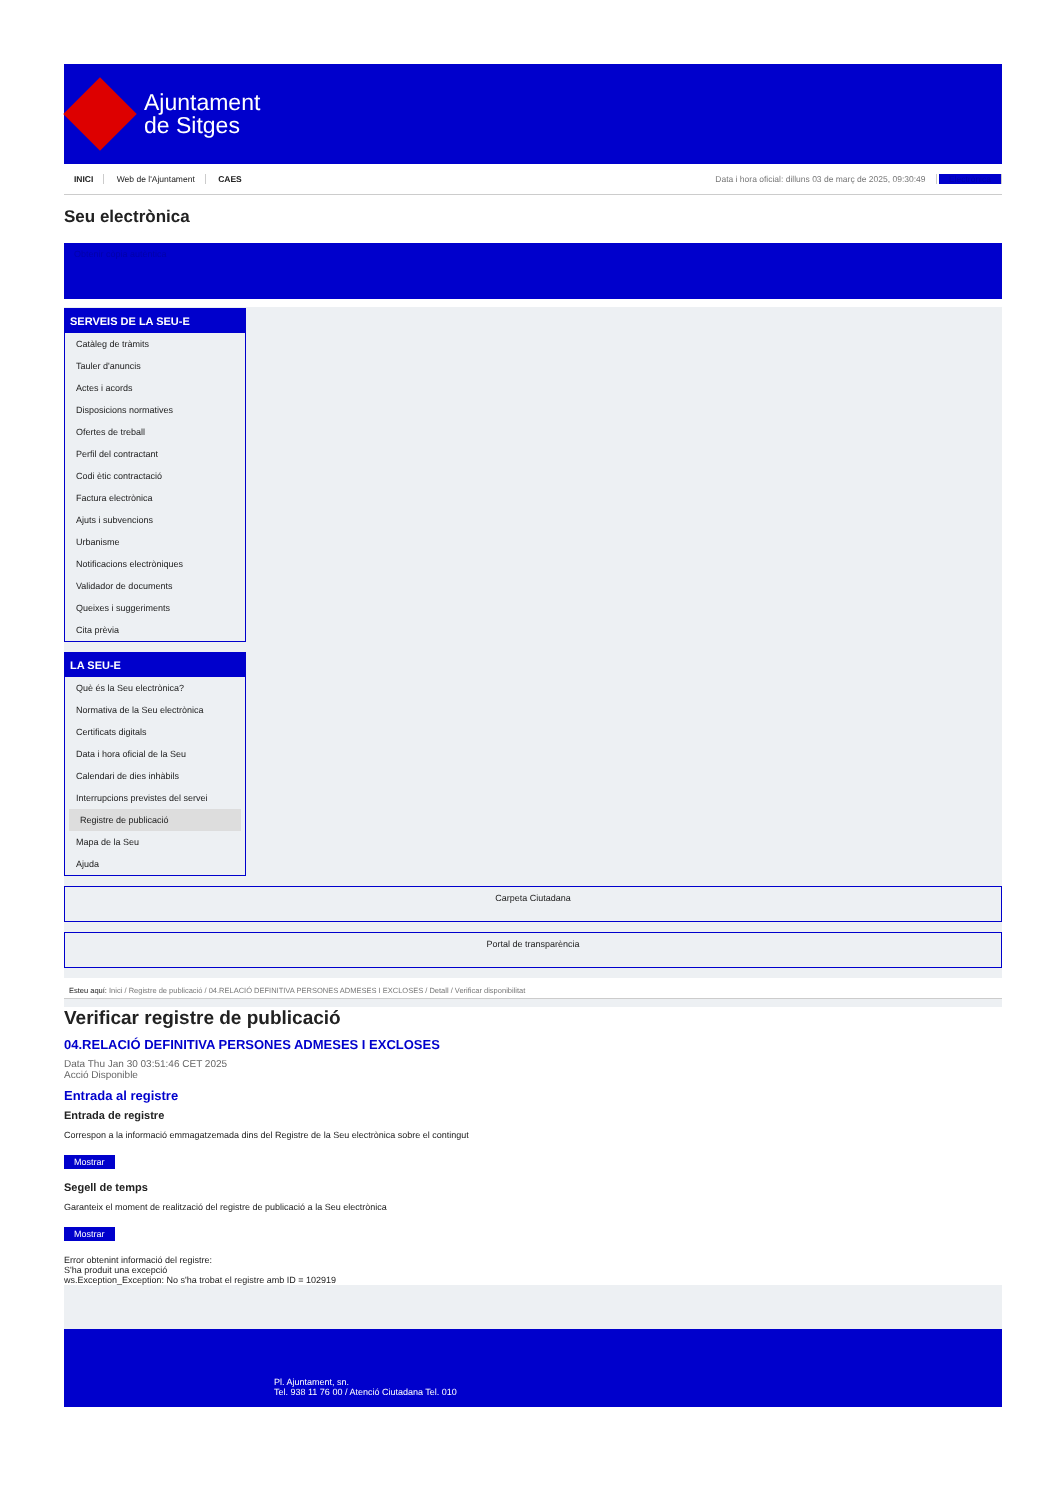Ajuntament
de Sitges
INICI Web de l'Ajuntament CAES
Data i hora oficial: dilluns 03 de març de 2025, 09:30:49 Electrònica
Seu electrònica
Obtenir còpia autèntica
SERVEIS DE LA SEU-E
Catàleg de tràmits
Tauler d'anuncis
Actes i acords
Disposicions normatives
Ofertes de treball
Perfil del contractant
Codi ètic contractació
Factura electrònica
Ajuts i subvencions
Urbanisme
Notificacions electròniques
Validador de documents
Queixes i suggeriments
Cita prèvia
LA SEU-E
Què és la Seu electrònica?
Normativa de la Seu electrònica
Certificats digitals
Data i hora oficial de la Seu
Calendari de dies inhàbils
Interrupcions previstes del servei
Registre de publicació
Mapa de la Seu
Ajuda
Carpeta Ciutadana
Portal de transparència
Esteu aquí: Inici / Registre de publicació / 04.RELACIÓ DEFINITIVA PERSONES ADMESES I EXCLOSES / Detall / Verificar disponibilitat
Verificar registre de publicació
04.RELACIÓ DEFINITIVA PERSONES ADMESES I EXCLOSES
Data Thu Jan 30 03:51:46 CET 2025
Acció Disponible
Entrada al registre
Entrada de registre
Correspon a la informació emmagatzemada dins del Registre de la Seu electrònica sobre el contingut
Mostrar
Segell de temps
Garanteix el moment de realització del registre de publicació a la Seu electrònica
Mostrar
Error obtenint informació del registre:
S'ha produit una excepció
ws.Exception_Exception: No s'ha trobat el registre amb ID = 102919
Pl. Ajuntament, sn.
Tel. 938 11 76 00 / Atenció Ciutadana Tel. 010